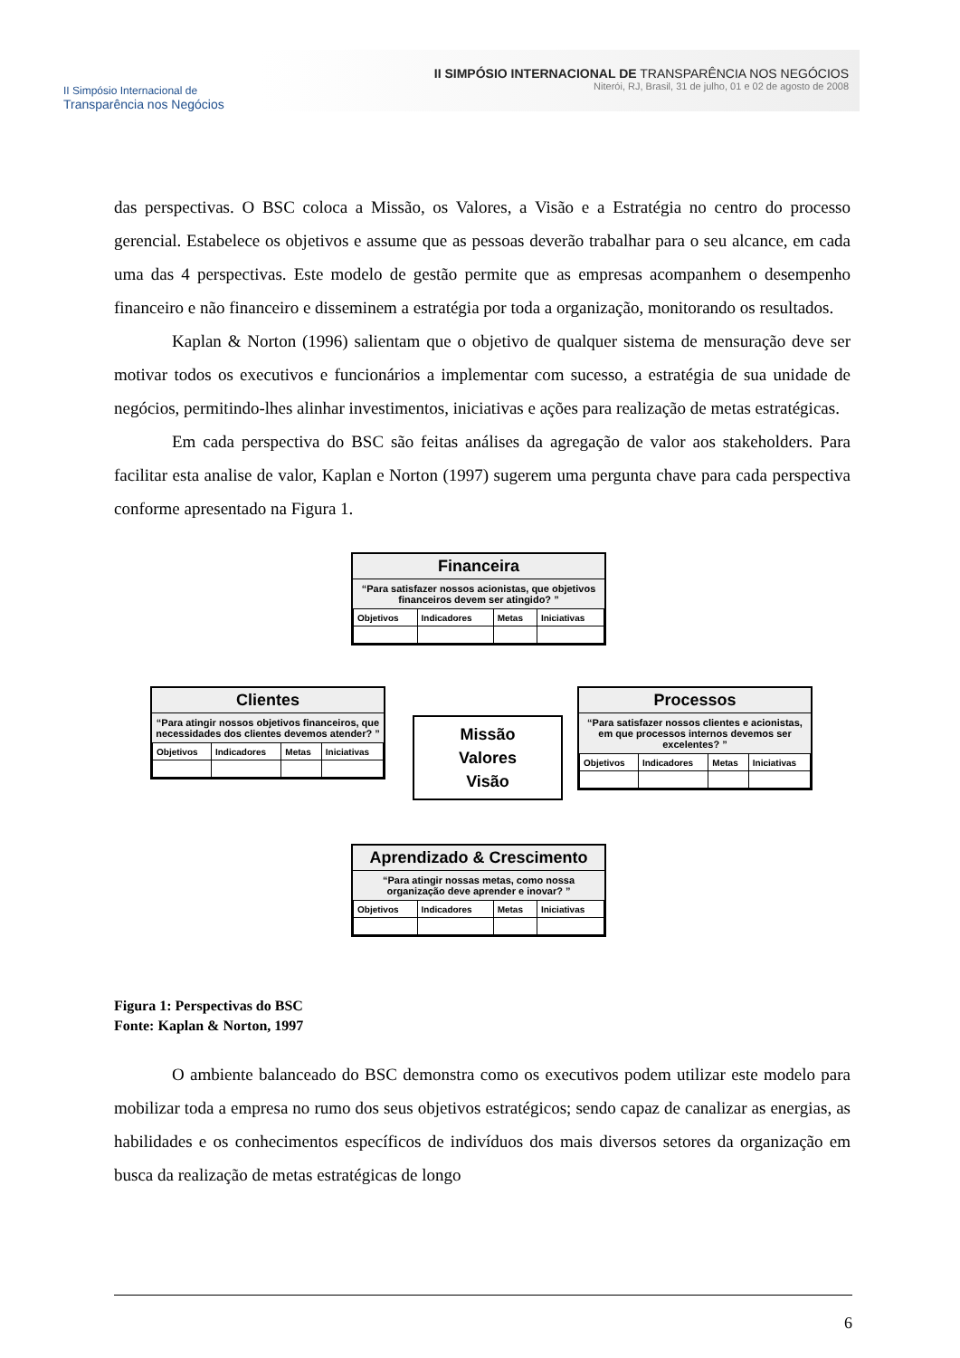II Simpósio Internacional de
Transparência nos Negócios
II SIMPÓSIO INTERNACIONAL DE TRANSPARÊNCIA NOS NEGÓCIOS
Niterói, RJ, Brasil, 31 de julho, 01 e 02 de agosto de 2008
das perspectivas. O BSC coloca a Missão, os Valores, a Visão e a Estratégia no centro do processo gerencial. Estabelece os objetivos e assume que as pessoas deverão trabalhar para o seu alcance, em cada uma das 4 perspectivas. Este modelo de gestão permite que as empresas acompanhem o desempenho financeiro e não financeiro e disseminem a estratégia por toda a organização, monitorando os resultados.
Kaplan & Norton (1996) salientam que o objetivo de qualquer sistema de mensuração deve ser motivar todos os executivos e funcionários a implementar com sucesso, a estratégia de sua unidade de negócios, permitindo-lhes alinhar investimentos, iniciativas e ações para realização de metas estratégicas.
Em cada perspectiva do BSC são feitas análises da agregação de valor aos stakeholders. Para facilitar esta analise de valor, Kaplan e Norton (1997) sugerem uma pergunta chave para cada perspectiva conforme apresentado na Figura 1.
Financeira
“Para satisfazer nossos acionistas, que objetivos financeiros devem ser atingido? ”
| Objetivos | Indicadores | Metas | Iniciativas |
| --- | --- | --- | --- |
Clientes
“Para atingir nossos objetivos financeiros, que necessidades dos clientes devemos atender? ”
| Objetivos | Indicadores | Metas | Iniciativas |
| --- | --- | --- | --- |
Missão
Valores
Visão
Processos
“Para satisfazer nossos clientes e acionistas, em que processos internos devemos ser excelentes? ”
| Objetivos | Indicadores | Metas | Iniciativas |
| --- | --- | --- | --- |
Aprendizado & Crescimento
“Para atingir nossas metas, como nossa organização deve aprender e inovar? ”
| Objetivos | Indicadores | Metas | Iniciativas |
| --- | --- | --- | --- |
Figura 1: Perspectivas do BSC
Fonte: Kaplan & Norton, 1997
O ambiente balanceado do BSC demonstra como os executivos podem utilizar este modelo para mobilizar toda a empresa no rumo dos seus objetivos estratégicos; sendo capaz de canalizar as energias, as habilidades e os conhecimentos específicos de indivíduos dos mais diversos setores da organização em busca da realização de metas estratégicas de longo
6